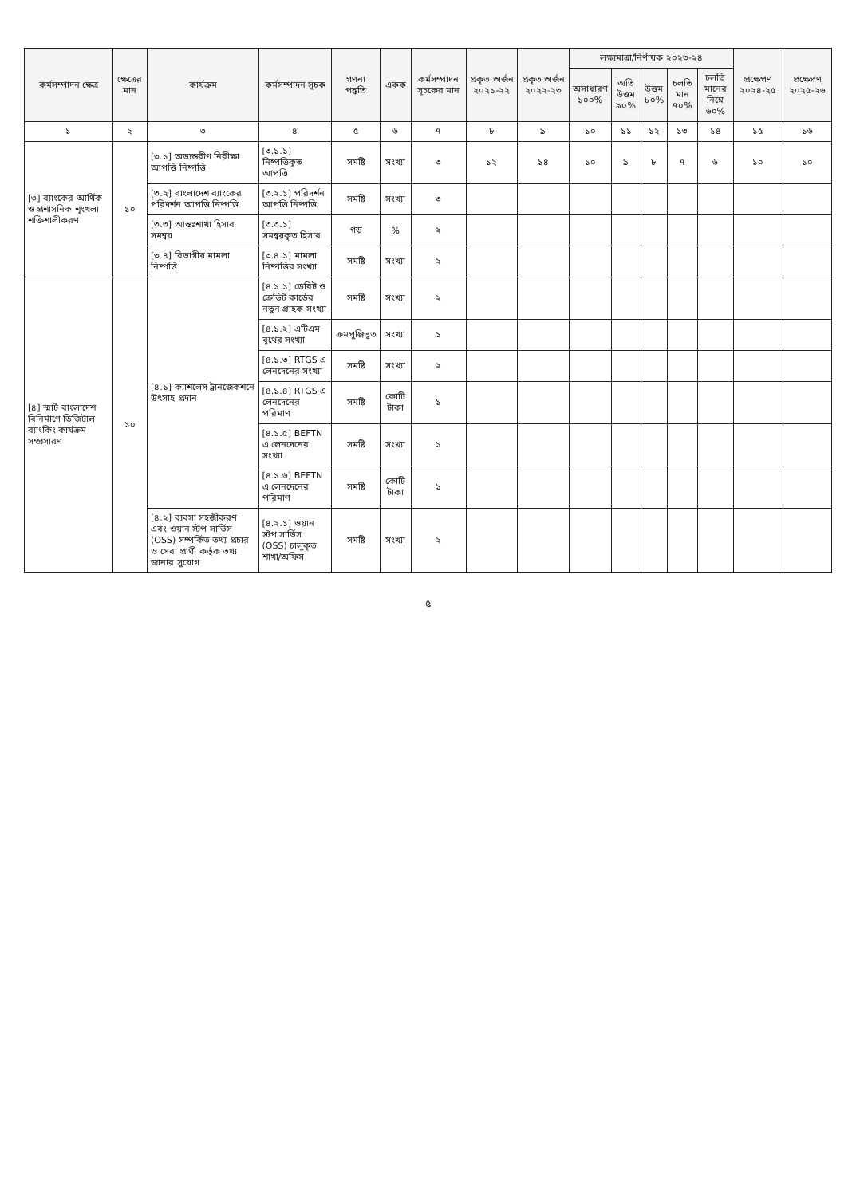| কর্মসম্পাদন ক্ষেত্র | ক্ষেত্রের মান | কার্যক্রম | কর্মসম্পাদন সূচক | গণনা পদ্ধতি | একক | কর্মসম্পাদন সূচকের মান | প্রকৃত অর্জন ২০২১-২২ | প্রকৃত অর্জন ২০২২-২৩ | লক্ষ্যমাত্রা/নির্ণায়ক ২০২৩-২৪ | | | | | প্রক্ষেপণ ২০২৪-২৫ | প্রক্ষেপণ ২০২৫-২৬ |
| --- | --- | --- | --- | --- | --- | --- | --- | --- | --- | --- | --- | --- | --- | --- | --- |
| | | | | | | | | | অসাধারণ ১০০% | অতি উত্তম ৯০% | উত্তম ৮০% | চলতি মান ৭০% | চলতি মানের নিম্নে ৬০% | | |
| ১ | ২ | ৩ | ৪ | ৫ | ৬ | ৭ | ৮ | ৯ | ১০ | ১১ | ১২ | ১৩ | ১৪ | ১৫ | ১৬ |
| [৩] ব্যাংকের আর্থিক ও প্রশাসনিক শৃংখলা শক্তিশালীকরণ | ১০ | [৩.১] অভ্যন্তরীণ নিরীক্ষা আপত্তি নিষ্পত্তি | [৩.১.১] নিষ্পত্তিকৃত আপত্তি | সমষ্টি | সংখ্যা | ৩ | ১২ | ১৪ | ১০ | ৯ | ৮ | ৭ | ৬ | ১০ | ১০ |
| | | [৩.২] বাংলাদেশ ব্যাংকের পরিদর্শন আপত্তি নিষ্পত্তি | [৩.২.১] পরিদর্শন আপত্তি নিষ্পত্তি | সমষ্টি | সংখ্যা | ৩ | | | | | | | | | |
| | | [৩.৩] আন্তঃশাখা হিসাব সমন্বয় | [৩.৩.১] সমন্বয়কৃত হিসাব | গড় | % | ২ | | | | | | | | | |
| | | [৩.৪] বিভাগীয় মামলা নিষ্পত্তি | [৩.৪.১] মামলা নিষ্পত্তির সংখ্যা | সমষ্টি | সংখ্যা | ২ | | | | | | | | | |
| [৪] স্মার্ট বাংলাদেশ বিনির্মাণে ডিজিটাল ব্যাংকিং কার্যক্রম সম্প্রসারণ | ১০ | [৪.১] ক্যাশলেস ট্রানজেকশনে উৎসাহ প্রদান | [৪.১.১] ডেবিট ও ক্রেডিট কার্ডের নতুন গ্রাহক সংখ্যা | সমষ্টি | সংখ্যা | ২ | | | | | | | | | |
| | | | [৪.১.২] এটিএম বুথের সংখ্যা | ক্রমপুঞ্জিভূত | সংখ্যা | ১ | | | | | | | | | |
| | | | [৪.১.৩] RTGS এ লেনদেনের সংখ্যা | সমষ্টি | সংখ্যা | ২ | | | | | | | | | |
| | | | [৪.১.৪] RTGS এ লেনদেনের পরিমাণ | সমষ্টি | কোটি টাকা | ১ | | | | | | | | | |
| | | | [৪.১.৫] BEFTN এ লেনদেনের সংখ্যা | সমষ্টি | সংখ্যা | ১ | | | | | | | | | |
| | | | [৪.১.৬] BEFTN এ লেনদেনের পরিমাণ | সমষ্টি | কোটি টাকা | ১ | | | | | | | | | |
| | | [৪.২] ব্যবসা সহজীকরণ এবং ওয়ান স্টপ সার্ভিস (OSS) সম্পর্কিত তথ্য প্রচার ও সেবা প্রার্থী কর্তৃক তথ্য জানার সুযোগ | [৪.২.১] ওয়ান স্টপ সার্ভিস (OSS) চালুকৃত শাখা/অফিস | সমষ্টি | সংখ্যা | ২ | | | | | | | | | |
৫